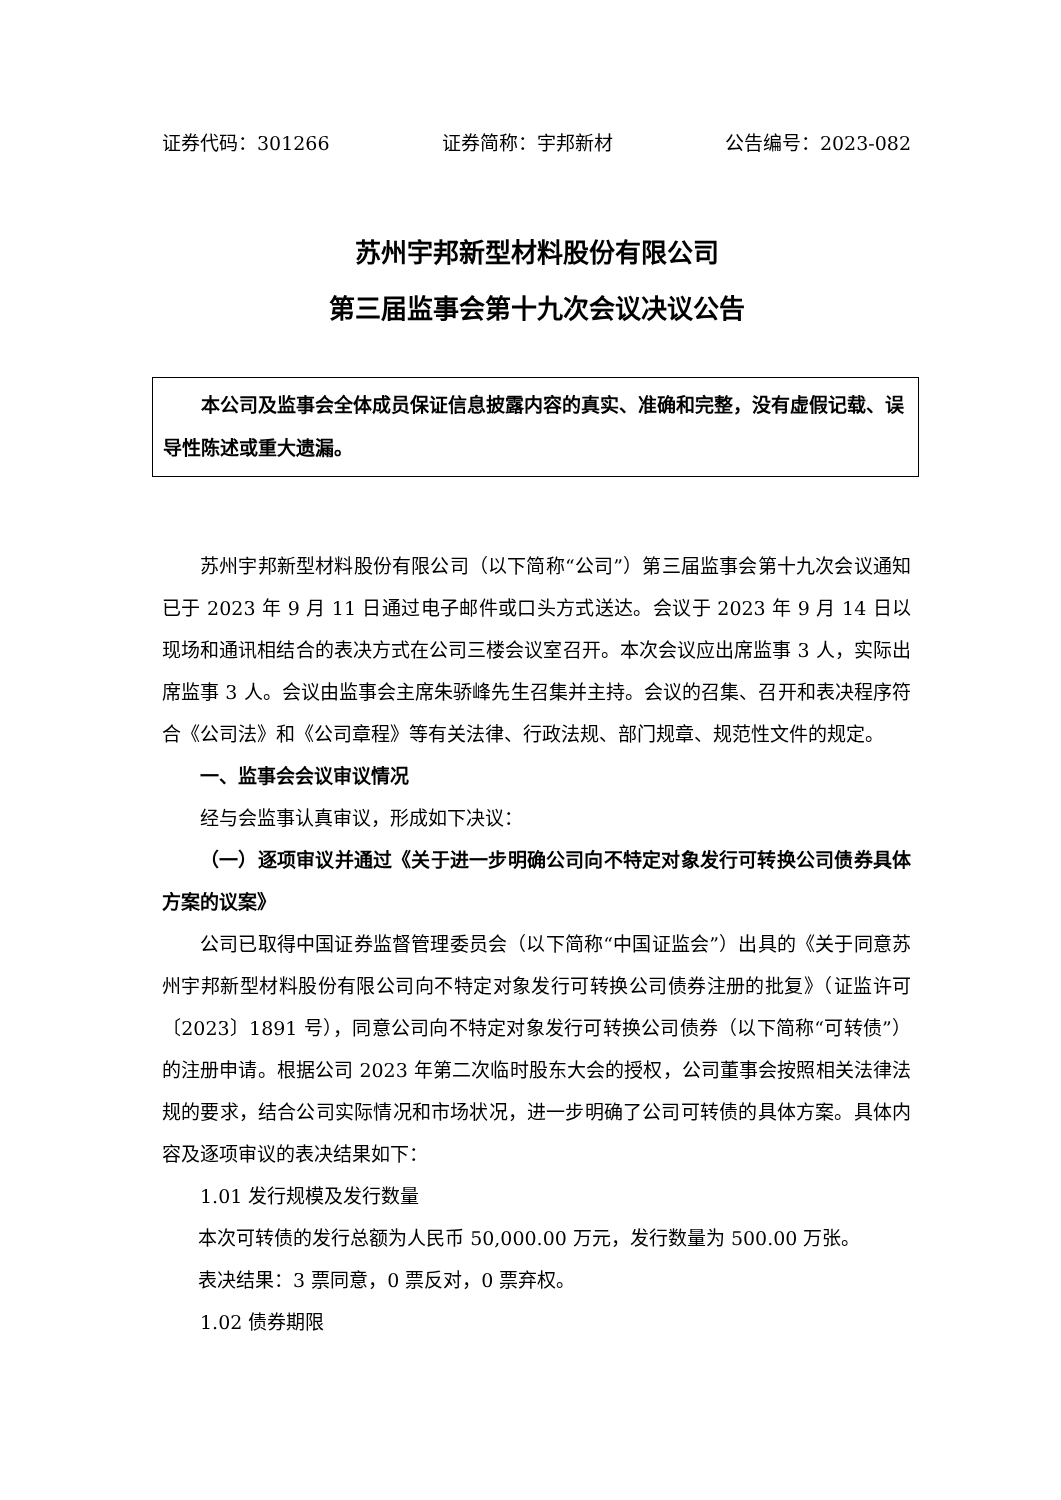证券代码：301266 证券简称：宇邦新材 公告编号：2023-082
苏州宇邦新型材料股份有限公司
第三届监事会第十九次会议决议公告
本公司及监事会全体成员保证信息披露内容的真实、准确和完整，没有虚假记载、误导性陈述或重大遗漏。
苏州宇邦新型材料股份有限公司（以下简称“公司”）第三届监事会第十九次会议通知已于 2023 年 9 月 11 日通过电子邮件或口头方式送达。会议于 2023 年 9 月 14 日以现场和通讯相结合的表决方式在公司三楼会议室召开。本次会议应出席监事 3 人，实际出席监事 3 人。会议由监事会主席朱骄峰先生召集并主持。会议的召集、召开和表决程序符合《公司法》和《公司章程》等有关法律、行政法规、部门规章、规范性文件的规定。
一、监事会会议审议情况
经与会监事认真审议，形成如下决议：
（一）逐项审议并通过《关于进一步明确公司向不特定对象发行可转换公司债券具体方案的议案》
公司已取得中国证券监督管理委员会（以下简称“中国证监会”）出具的《关于同意苏州宇邦新型材料股份有限公司向不特定对象发行可转换公司债券注册的批复》（证监许可〔2023〕1891 号），同意公司向不特定对象发行可转换公司债券（以下简称“可转债”）的注册申请。根据公司 2023 年第二次临时股东大会的授权，公司董事会按照相关法律法规的要求，结合公司实际情况和市场状况，进一步明确了公司可转债的具体方案。具体内容及逐项审议的表决结果如下：
1.01 发行规模及发行数量
本次可转债的发行总额为人民币 50,000.00 万元，发行数量为 500.00 万张。
表决结果：3 票同意，0 票反对，0 票弃权。
1.02 债券期限